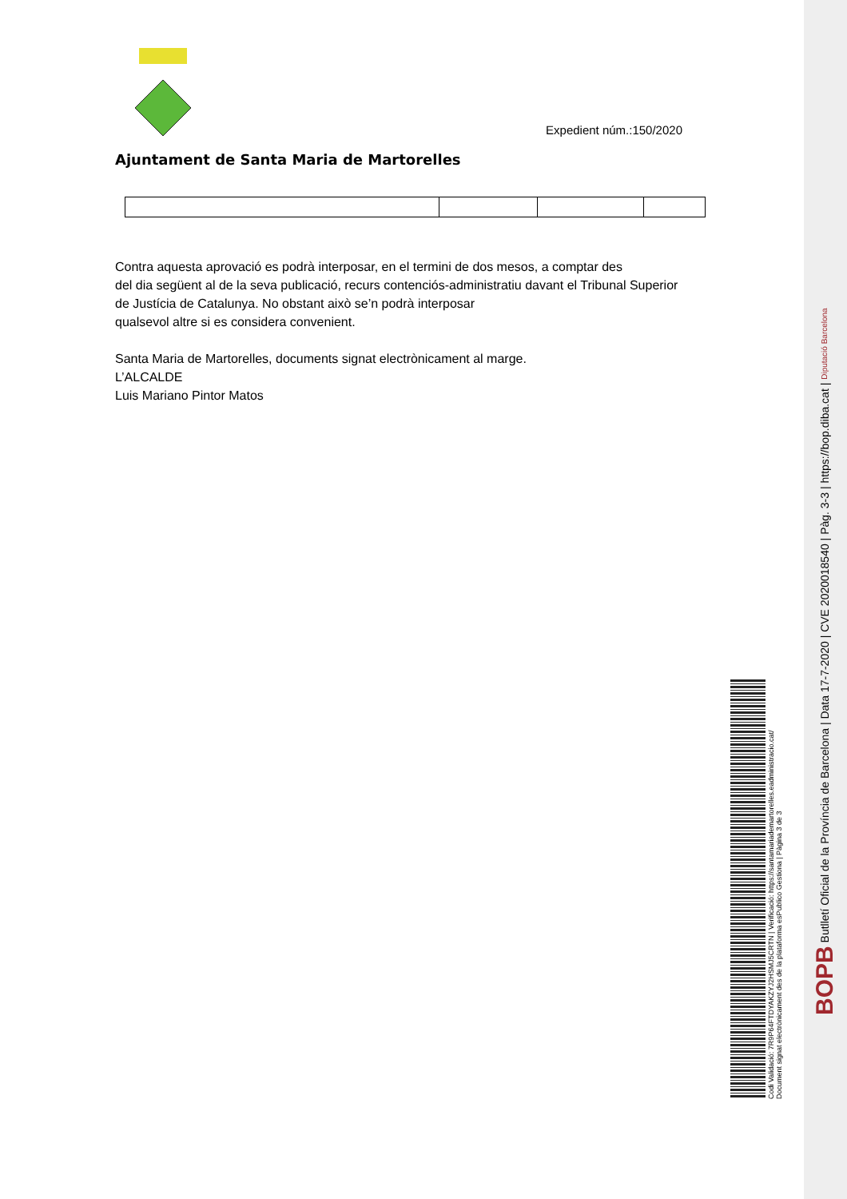Expedient núm.:150/2020
Ajuntament de Santa Maria de Martorelles
Contra aquesta aprovació es podrà interposar, en el termini de dos mesos, a comptar des
del dia següent al de la seva publicació, recurs contenciós-administratiu davant el Tribunal Superior de Justícia de Catalunya. No obstant això se’n podrà interposar
qualsevol altre si es considera convenient.
Santa Maria de Martorelles, documents signat electrònicament al marge.
L’ALCALDE
Luis Mariano Pintor Matos
Codi Validació: 7R9P64FTDYAKZYJ2HSMJ5CRTN | Verificació: https://santamariademartorelles.eadministracio.cat/
Document signat electrònicament des de la plataforma esPublico Gestiona | Pàgina 3 de 3
BOPB Butlletí Oficial de la Província de Barcelona | Data 17-7-2020 | CVE 2020018540 | Pàg. 3-3 | https://bop.diba.cat | Diputació Barcelona